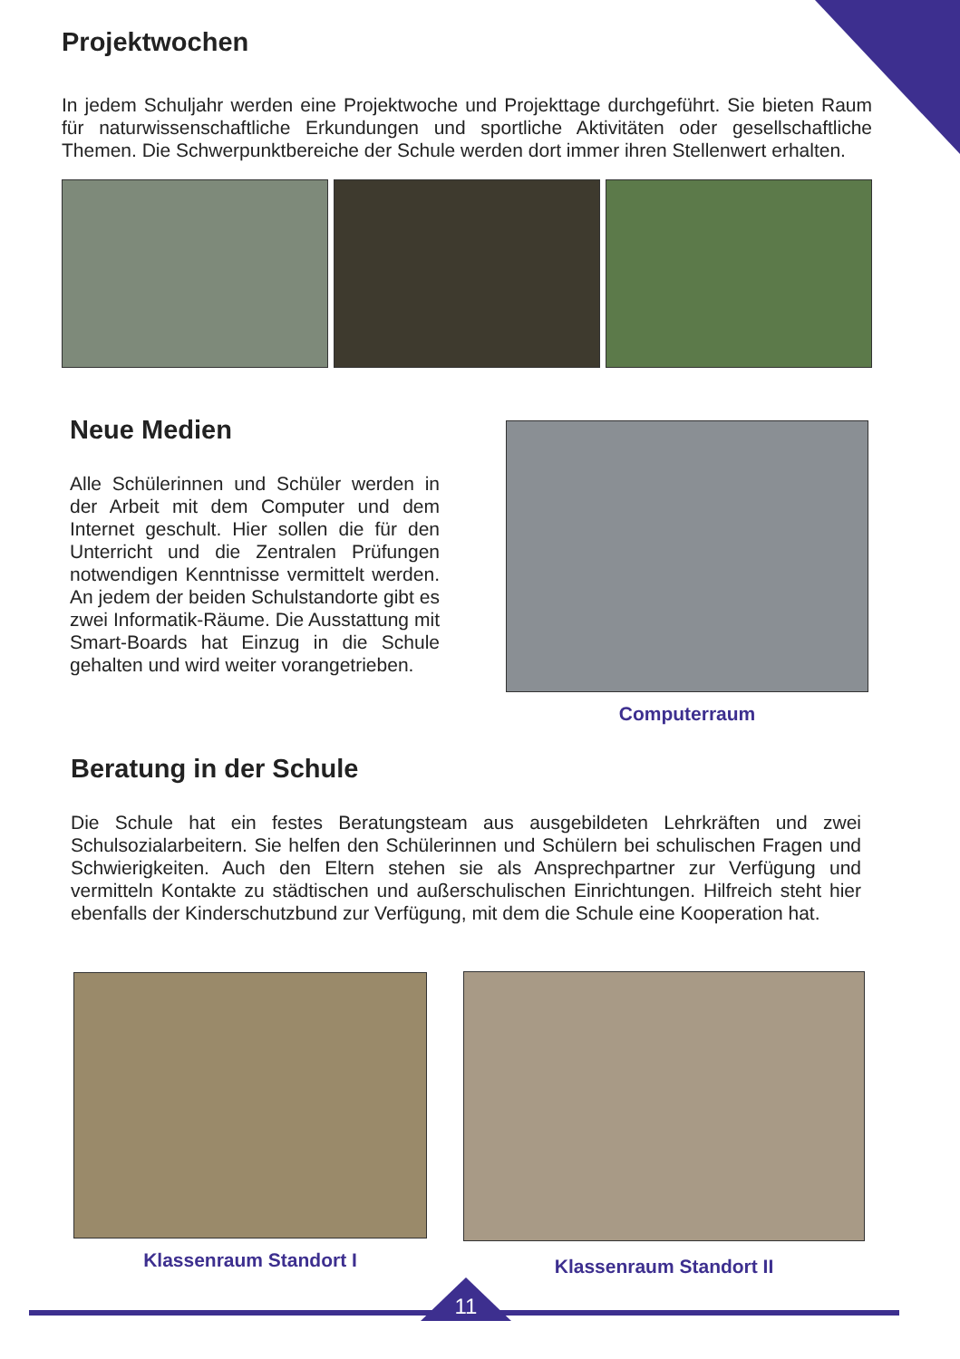Projektwochen
In jedem Schuljahr werden eine Projektwoche und Projekttage durchgeführt. Sie bieten Raum für naturwissenschaftliche Erkundungen und sportliche Aktivitäten oder gesellschaftliche Themen. Die Schwerpunktbereiche der Schule werden dort immer ihren Stellenwert erhalten.
Neue Medien
Alle Schülerinnen und Schüler werden in der Arbeit mit dem Computer und dem Internet geschult. Hier sollen die für den Unterricht und die Zentralen Prüfungen notwendigen Kenntnisse vermittelt werden. An jedem der beiden Schulstandorte gibt es zwei Informatik-Räume. Die Ausstattung mit Smart-Boards hat Einzug in die Schule gehalten und wird weiter vorangetrieben.
Computerraum
Beratung in der Schule
Die Schule hat ein festes Beratungsteam aus ausgebildeten Lehrkräften und zwei Schulsozialarbeitern. Sie helfen den Schülerinnen und Schülern bei schulischen Fragen und Schwierigkeiten. Auch den Eltern stehen sie als Ansprechpartner zur Verfügung und vermitteln Kontakte zu städtischen und außerschulischen Einrichtungen. Hilfreich steht hier ebenfalls der Kinderschutzbund zur Verfügung, mit dem die Schule eine Kooperation hat.
Klassenraum Standort I Klassenraum Standort II
11